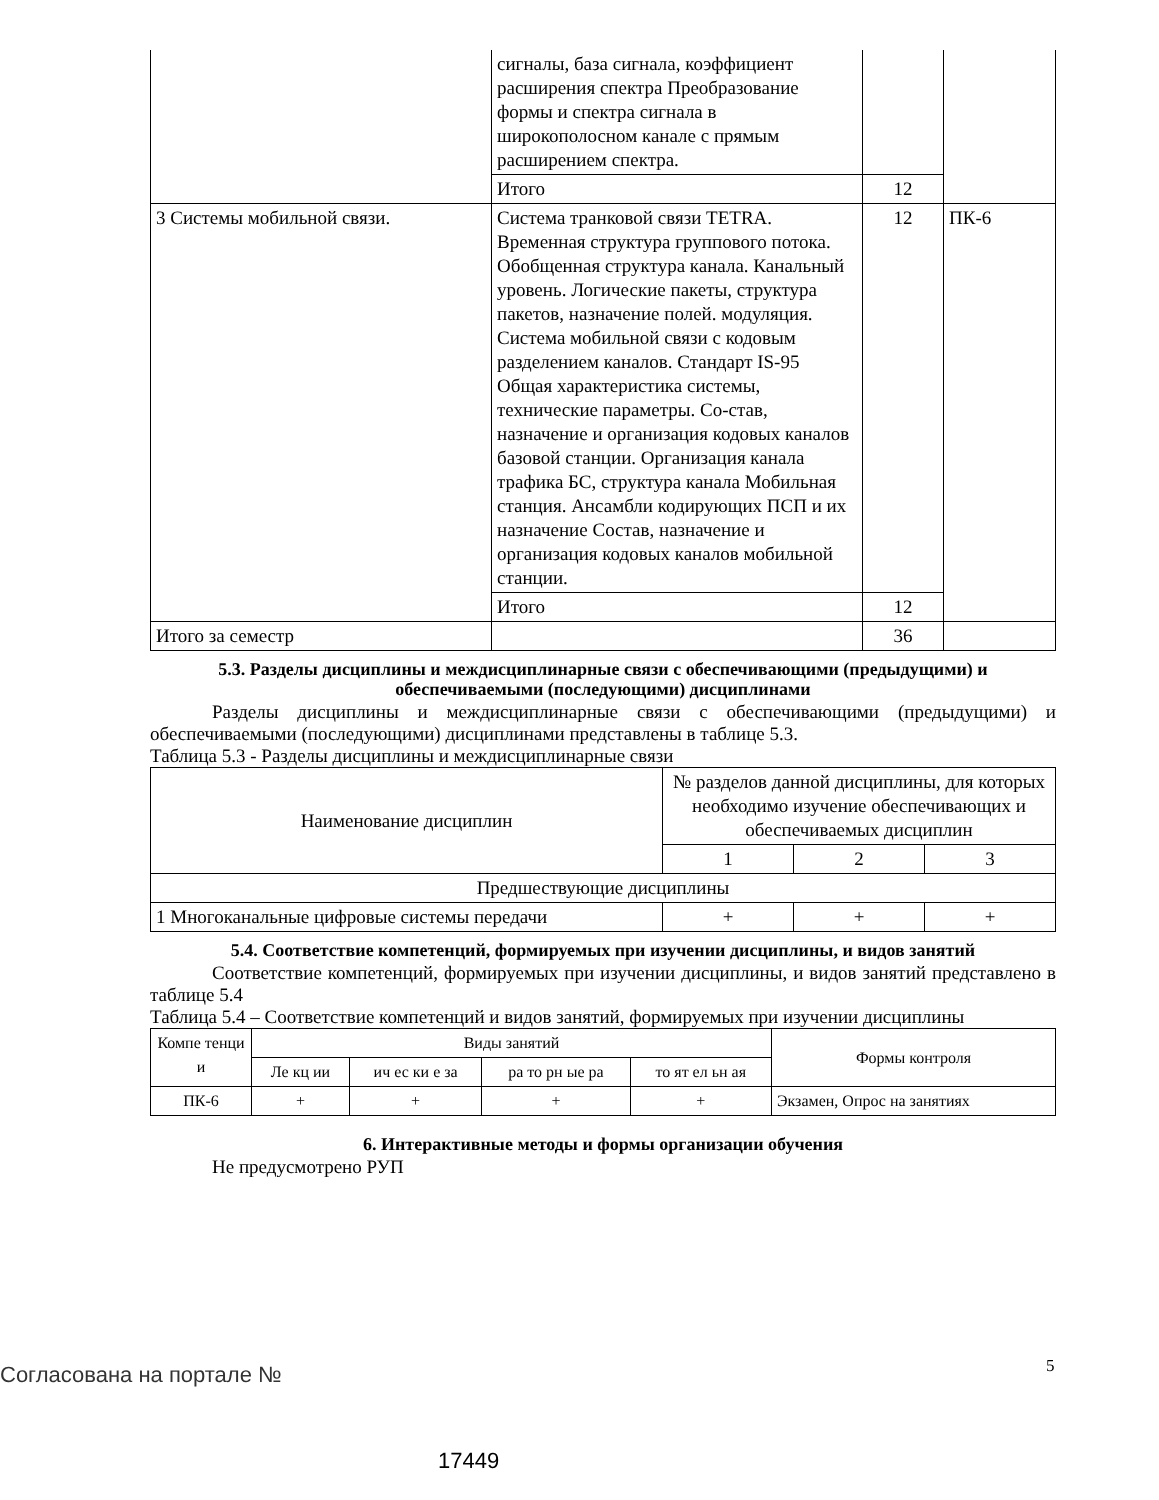| | сигналы, база сигнала, коэффициент расширения спектра Преобразование формы и спектра сигнала в широкополосном канале с прямым расширением спектра. | | |
| | Итого | 12 | |
| 3 Системы мобильной связи. | Система транковой связи TETRA. Временная структура группового потока. Обобщенная структура канала. Канальный уровень. Логические пакеты, структура пакетов, назначение полей. модуляция. Система мобильной связи с кодовым разделением каналов. Стандарт IS-95 Общая характеристика системы, технические параметры. Со-став, назначение и организация кодовых каналов базовой станции. Организация канала трафика БС, структура канала Мобильная станция. Ансамбли кодирующих ПСП и их назначение Состав, назначение и организация кодовых каналов мобильной станции. | 12 | ПК-6 |
| | Итого | 12 | |
| Итого за семестр | | 36 | |
5.3. Разделы дисциплины и междисциплинарные связи с обеспечивающими (предыдущими) и обеспечиваемыми (последующими) дисциплинами
Разделы дисциплины и междисциплинарные связи с обеспечивающими (предыдущими) и обеспечиваемыми (последующими) дисциплинами представлены в таблице 5.3.
Таблица 5.3 - Разделы дисциплины и междисциплинарные связи
| Наименование дисциплин | № разделов данной дисциплины, для которых необходимо изучение обеспечивающих и обеспечиваемых дисциплин | | |
| --- | --- | --- | --- |
| | 1 | 2 | 3 |
| Предшествующие дисциплины | | | |
| 1 Многоканальные цифровые системы передачи | + | + | + |
5.4. Соответствие компетенций, формируемых при изучении дисциплины, и видов занятий
Соответствие компетенций, формируемых при изучении дисциплины, и видов занятий представлено в таблице 5.4
Таблица 5.4 – Соответствие компетенций и видов занятий, формируемых при изучении дисциплины
| Компе тенци и | Виды занятий | | | | Формы контроля |
| --- | --- | --- | --- | --- | --- |
| | Ле кц ии | ич ес ки е за | ра то рн ые ра | то ят ел ьн ая | |
| ПК-6 | + | + | + | + | Экзамен, Опрос на занятиях |
6. Интерактивные методы и формы организации обучения
Не предусмотрено РУП
Согласована на портале № 5
17449